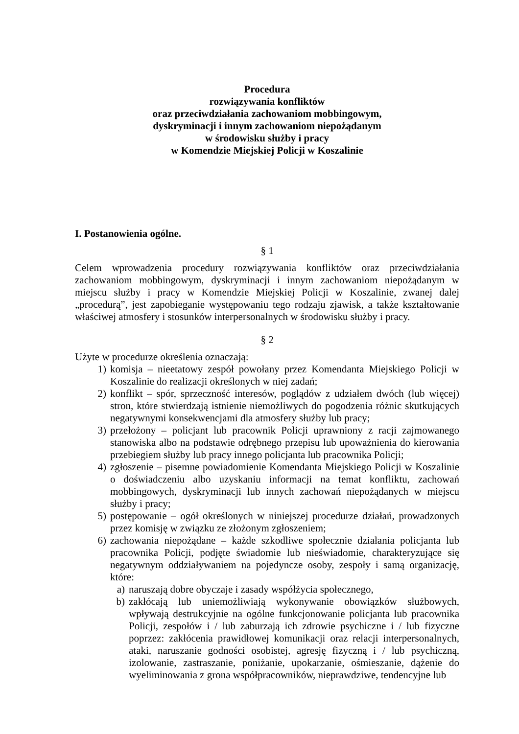Procedura
rozwiązywania konfliktów
oraz przeciwdziałania zachowaniom mobbingowym,
dyskryminacji i innym zachowaniom niepożądanym
w środowisku służby i pracy
w Komendzie Miejskiej Policji w Koszalinie
I. Postanowienia ogólne.
§ 1
Celem wprowadzenia procedury rozwiązywania konfliktów oraz przeciwdziałania zachowaniom mobbingowym, dyskryminacji i innym zachowaniom niepożądanym w miejscu służby i pracy w Komendzie Miejskiej Policji w Koszalinie, zwanej dalej „procedurą”, jest zapobieganie występowaniu tego rodzaju zjawisk, a także kształtowanie właściwej atmosfery i stosunków interpersonalnych w środowisku służby i pracy.
§ 2
Użyte w procedurze określenia oznaczają:
1) komisja – nieetatowy zespół powołany przez Komendanta Miejskiego Policji w Koszalinie do realizacji określonych w niej zadań;
2) konflikt – spór, sprzeczność interesów, poglądów z udziałem dwóch (lub więcej) stron, które stwierdzają istnienie niemożliwych do pogodzenia różnic skutkujących negatywnymi konsekwencjami dla atmosfery służby lub pracy;
3) przełożony – policjant lub pracownik Policji uprawniony z racji zajmowanego stanowiska albo na podstawie odrębnego przepisu lub upoważnienia do kierowania przebiegiem służby lub pracy innego policjanta lub pracownika Policji;
4) zgłoszenie – pisemne powiadomienie Komendanta Miejskiego Policji w Koszalinie o doświadczeniu albo uzyskaniu informacji na temat konfliktu, zachowań mobbingowych, dyskryminacji lub innych zachowań niepożądanych w miejscu służby i pracy;
5) postępowanie – ogół określonych w niniejszej procedurze działań, prowadzonych przez komisję w związku ze złożonym zgłoszeniem;
6) zachowania niepożądane – każde szkodliwe społecznie działania policjanta lub pracownika Policji, podjęte świadomie lub nieświadomie, charakteryzujące się negatywnym oddziaływaniem na pojedyncze osoby, zespoły i samą organizację, które:
a) naruszają dobre obyczaje i zasady współżycia społecznego,
b) zakłócają lub uniemożliwiają wykonywanie obowiązków służbowych, wpływają destrukcyjnie na ogólne funkcjonowanie policjanta lub pracownika Policji, zespołów i / lub zaburzają ich zdrowie psychiczne i / lub fizyczne poprzez: zakłócenia prawidłowej komunikacji oraz relacji interpersonalnych, ataki, naruszanie godności osobistej, agresję fizyczną i / lub psychiczną, izolowanie, zastraszanie, poniżanie, upokarzanie, ośmieszanie, dążenie do wyeliminowania z grona współpracowników, nieprawdziwe, tendencyjne lub